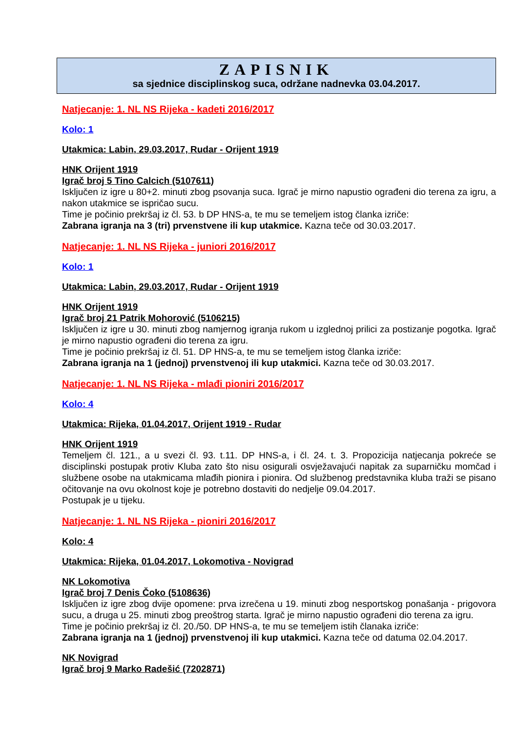ZAPISNIK
sa sjednice disciplinskog suca, održane nadnevka 03.04.2017.
Natjecanje: 1. NL NS Rijeka - kadeti 2016/2017
Kolo: 1
Utakmica: Labin, 29.03.2017, Rudar - Orijent 1919
HNK Orijent 1919
Igrač broj 5 Tino Calcich (5107611)
Isključen iz igre u 80+2. minuti zbog psovanja suca. Igrač je mirno napustio ograđeni dio terena za igru, a nakon utakmice se ispričao sucu.
Time je počinio prekršaj iz čl. 53. b DP HNS-a, te mu se temeljem istog članka izriče:
Zabrana igranja na 3 (tri) prvenstvene ili kup utakmice. Kazna teče od 30.03.2017.
Natjecanje: 1. NL NS Rijeka - juniori 2016/2017
Kolo: 1
Utakmica: Labin, 29.03.2017, Rudar - Orijent 1919
HNK Orijent 1919
Igrač broj 21 Patrik Mohorović (5106215)
Isključen iz igre u 30. minuti zbog namjernog igranja rukom u izglednoj prilici za postizanje pogotka. Igrač je mirno napustio ograđeni dio terena za igru.
Time je počinio prekršaj iz čl. 51. DP HNS-a, te mu se temeljem istog članka izriče:
Zabrana igranja na 1 (jednoj) prvenstvenoj ili kup utakmici. Kazna teče od 30.03.2017.
Natjecanje: 1. NL NS Rijeka - mlađi pioniri 2016/2017
Kolo: 4
Utakmica: Rijeka, 01.04.2017, Orijent 1919 - Rudar
HNK Orijent 1919
Temeljem čl. 121., a u svezi čl. 93. t.11. DP HNS-a, i čl. 24. t. 3. Propozicija natjecanja pokreće se disciplinski postupak protiv Kluba zato što nisu osigurali osvježavajući napitak za suparničku momčad i službene osobe na utakmicama mlađih pionira i pionira. Od službenog predstavnika kluba traži se pisano očitovanje na ovu okolnost koje je potrebno dostaviti do nedjelje 09.04.2017.
Postupak je u tijeku.
Natjecanje: 1. NL NS Rijeka - pioniri 2016/2017
Kolo: 4
Utakmica: Rijeka, 01.04.2017, Lokomotiva - Novigrad
NK Lokomotiva
Igrač broj 7 Denis Čoko (5108636)
Isključen iz igre zbog dvije opomene: prva izrečena u 19. minuti zbog nesportskog ponašanja - prigovora sucu, a druga u 25. minuti zbog preoštrog starta. Igrač je mirno napustio ograđeni dio terena za igru.
Time je počinio prekršaj iz čl. 20./50. DP HNS-a, te mu se temeljem istih članaka izriče:
Zabrana igranja na 1 (jednoj) prvenstvenoj ili kup utakmici. Kazna teče od datuma 02.04.2017.
NK Novigrad
Igrač broj 9 Marko Radešić (7202871)